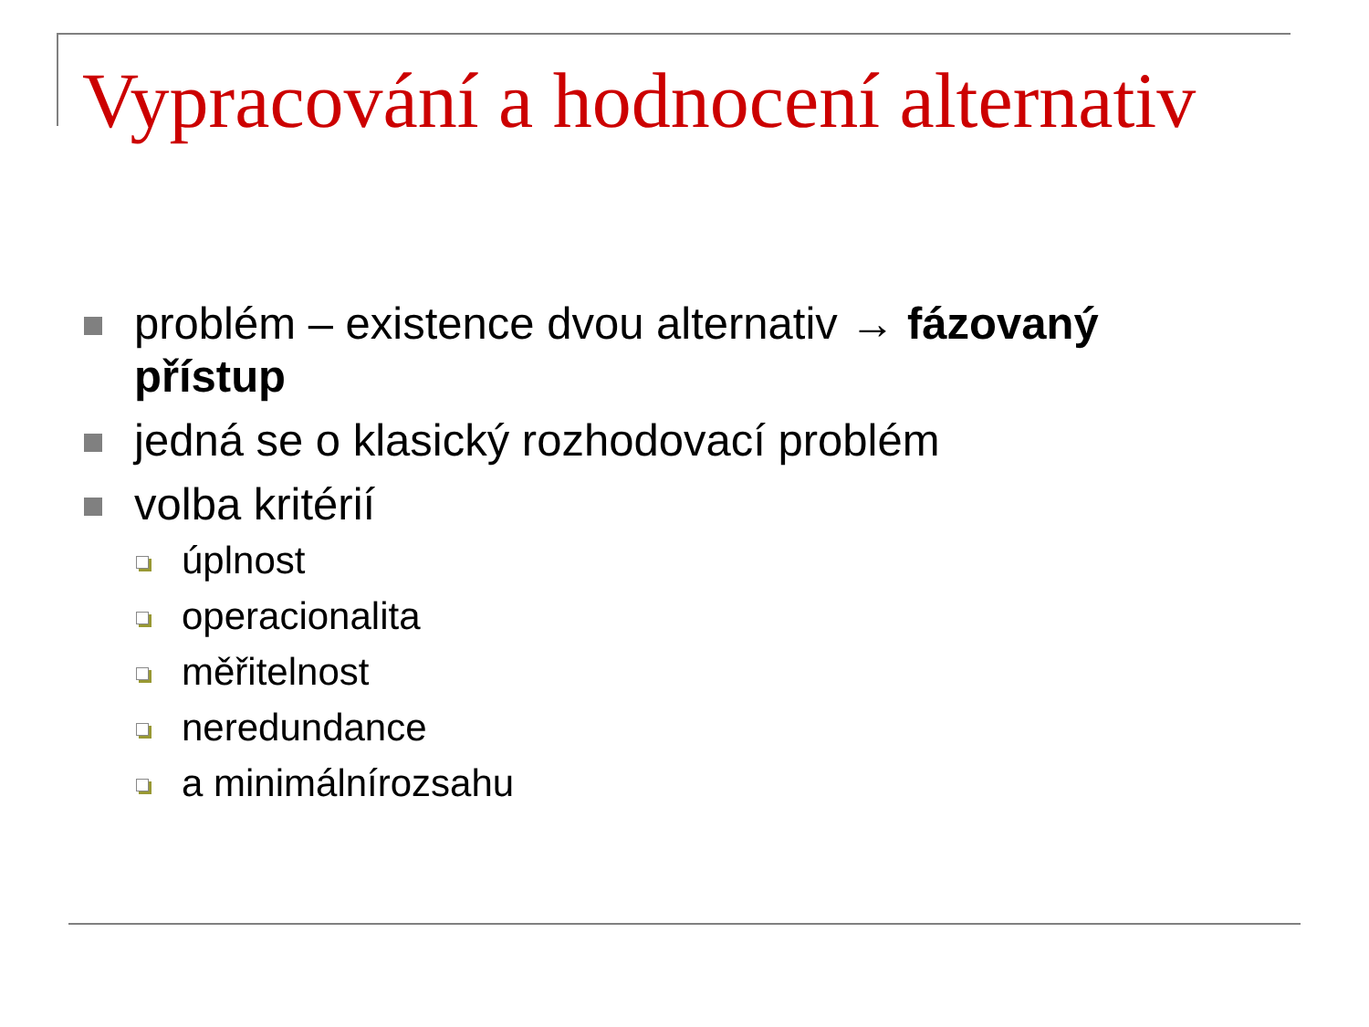Vypracování a hodnocení alternativ
problém – existence dvou alternativ → fázovaný přístup
jedná se o klasický rozhodovací problém
volba kritérií
úplnost
operacionalita
měřitelnost
neredundance
a minimálnírozsahu